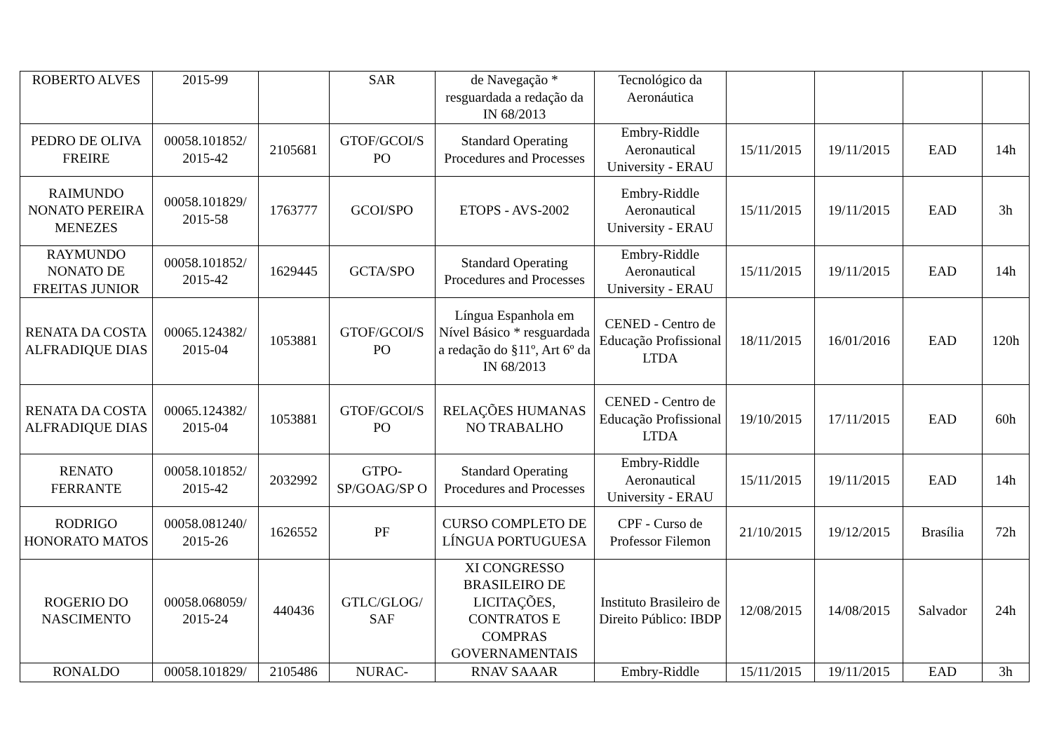| ROBERTO ALVES | 2015-99 | | SAR | de Navegação * resguardada a redação da IN 68/2013 | Tecnológico da Aeronáutica | | | | |
| PEDRO DE OLIVA FREIRE | 00058.101852/ 2015-42 | 2105681 | GTOF/GCOI/S PO | Standard Operating Procedures and Processes | Embry-Riddle Aeronautical University - ERAU | 15/11/2015 | 19/11/2015 | EAD | 14h |
| RAIMUNDO NONATO PEREIRA MENEZES | 00058.101829/ 2015-58 | 1763777 | GCOI/SPO | ETOPS - AVS-2002 | Embry-Riddle Aeronautical University - ERAU | 15/11/2015 | 19/11/2015 | EAD | 3h |
| RAYMUNDO NONATO DE FREITAS JUNIOR | 00058.101852/ 2015-42 | 1629445 | GCTA/SPO | Standard Operating Procedures and Processes | Embry-Riddle Aeronautical University - ERAU | 15/11/2015 | 19/11/2015 | EAD | 14h |
| RENATA DA COSTA ALFRADIQUE DIAS | 00065.124382/ 2015-04 | 1053881 | GTOF/GCOI/S PO | Língua Espanhola em Nível Básico * resguardada a redação do §11º, Art 6º da IN 68/2013 | CENED - Centro de Educação Profissional LTDA | 18/11/2015 | 16/01/2016 | EAD | 120h |
| RENATA DA COSTA ALFRADIQUE DIAS | 00065.124382/ 2015-04 | 1053881 | GTOF/GCOI/S PO | RELAÇÕES HUMANAS NO TRABALHO | CENED - Centro de Educação Profissional LTDA | 19/10/2015 | 17/11/2015 | EAD | 60h |
| RENATO FERRANTE | 00058.101852/ 2015-42 | 2032992 | GTPO-SP/GOAG/SP O | Standard Operating Procedures and Processes | Embry-Riddle Aeronautical University - ERAU | 15/11/2015 | 19/11/2015 | EAD | 14h |
| RODRIGO HONORATO MATOS | 00058.081240/ 2015-26 | 1626552 | PF | CURSO COMPLETO DE LÍNGUA PORTUGUESA | CPF - Curso de Professor Filemon | 21/10/2015 | 19/12/2015 | Brasília | 72h |
| ROGERIO DO NASCIMENTO | 00058.068059/ 2015-24 | 440436 | GTLC/GLOG/ SAF | XI CONGRESSO BRASILEIRO DE LICITAÇÕES, CONTRATOS E COMPRAS GOVERNAMENTAIS | Instituto Brasileiro de Direito Público: IBDP | 12/08/2015 | 14/08/2015 | Salvador | 24h |
| RONALDO | 00058.101829/ | 2105486 | NURAC- | RNAV SAAAR | Embry-Riddle | 15/11/2015 | 19/11/2015 | EAD | 3h |